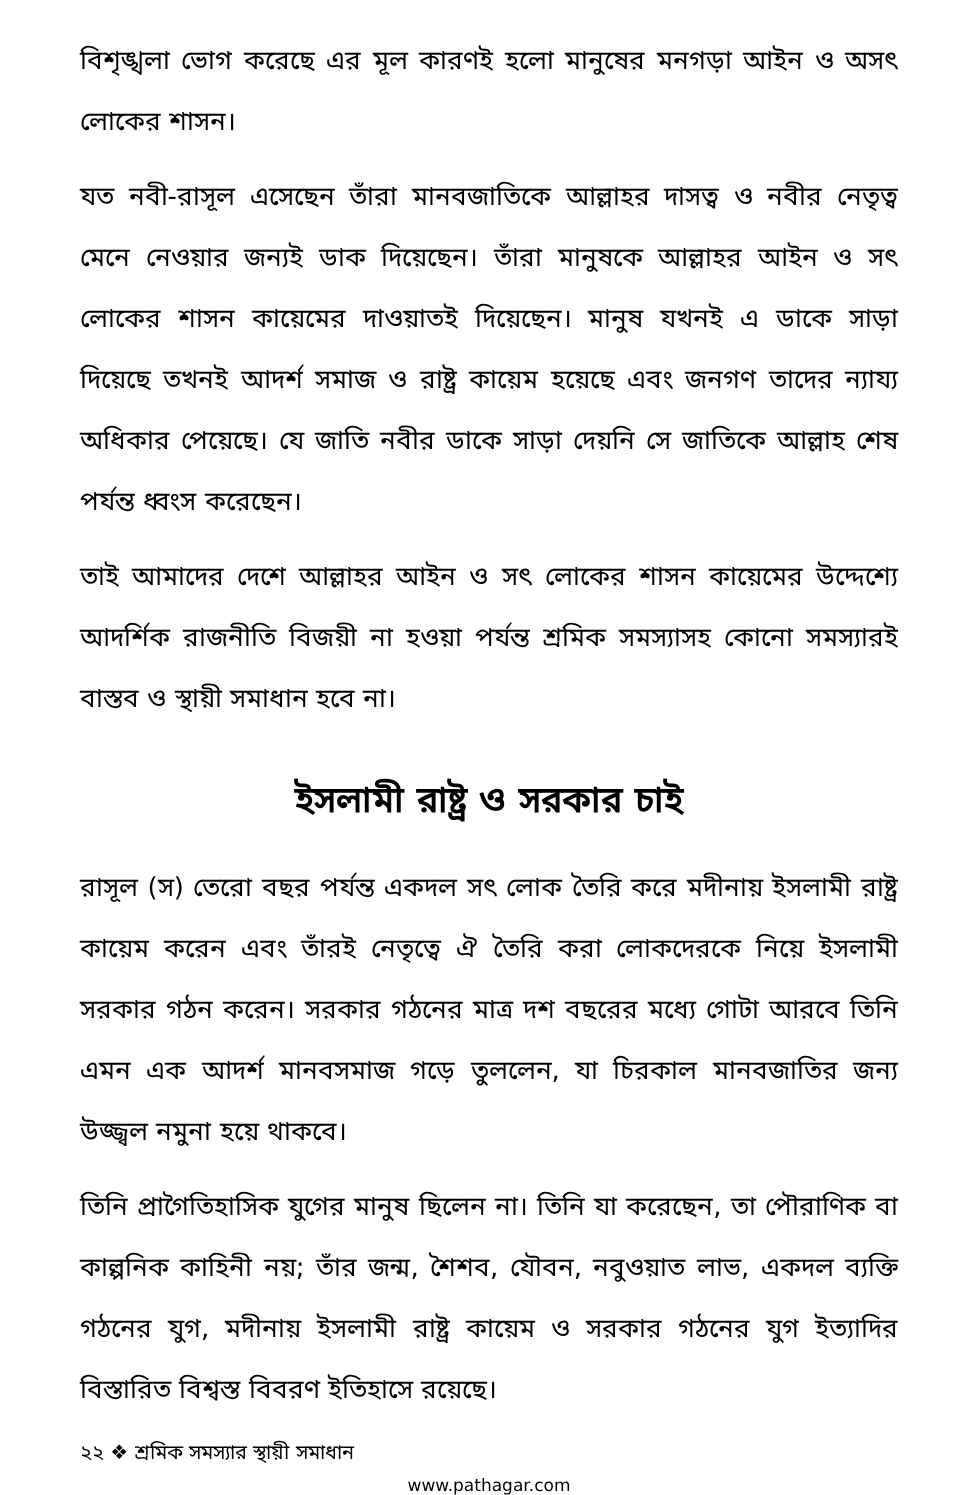বিশৃঙ্খলা ভোগ করেছে এর মূল কারণই হলো মানুষের মনগড়া আইন ও অসৎ লোকের শাসন।
যত নবী-রাসূল এসেছেন তাঁরা মানবজাতিকে আল্লাহর দাসত্ব ও নবীর নেতৃত্ব মেনে নেওয়ার জন্যই ডাক দিয়েছেন। তাঁরা মানুষকে আল্লাহর আইন ও সৎ লোকের শাসন কায়েমের দাওয়াতই দিয়েছেন। মানুষ যখনই এ ডাকে সাড়া দিয়েছে তখনই আদর্শ সমাজ ও রাষ্ট্র কায়েম হয়েছে এবং জনগণ তাদের ন্যায্য অধিকার পেয়েছে। যে জাতি নবীর ডাকে সাড়া দেয়নি সে জাতিকে আল্লাহ শেষ পর্যন্ত ধ্বংস করেছেন।
তাই আমাদের দেশে আল্লাহর আইন ও সৎ লোকের শাসন কায়েমের উদ্দেশ্যে আদর্শিক রাজনীতি বিজয়ী না হওয়া পর্যন্ত শ্রমিক সমস্যাসহ কোনো সমস্যারই বাস্তব ও স্থায়ী সমাধান হবে না।
ইসলামী রাষ্ট্র ও সরকার চাই
রাসূল (স) তেরো বছর পর্যন্ত একদল সৎ লোক তৈরি করে মদীনায় ইসলামী রাষ্ট্র কায়েম করেন এবং তাঁরই নেতৃত্বে ঐ তৈরি করা লোকদেরকে নিয়ে ইসলামী সরকার গঠন করেন। সরকার গঠনের মাত্র দশ বছরের মধ্যে গোটা আরবে তিনি এমন এক আদর্শ মানবসমাজ গড়ে তুললেন, যা চিরকাল মানবজাতির জন্য উজ্জ্বল নমুনা হয়ে থাকবে।
তিনি প্রাগৈতিহাসিক যুগের মানুষ ছিলেন না। তিনি যা করেছেন, তা পৌরাণিক বা কাল্পনিক কাহিনী নয়; তাঁর জন্ম, শৈশব, যৌবন, নবুওয়াত লাভ, একদল ব্যক্তি গঠনের যুগ, মদীনায় ইসলামী রাষ্ট্র কায়েম ও সরকার গঠনের যুগ ইত্যাদির বিস্তারিত বিশ্বস্ত বিবরণ ইতিহাসে রয়েছে।
২২ ❖ শ্রমিক সমস্যার স্থায়ী সমাধান
www.pathagar.com